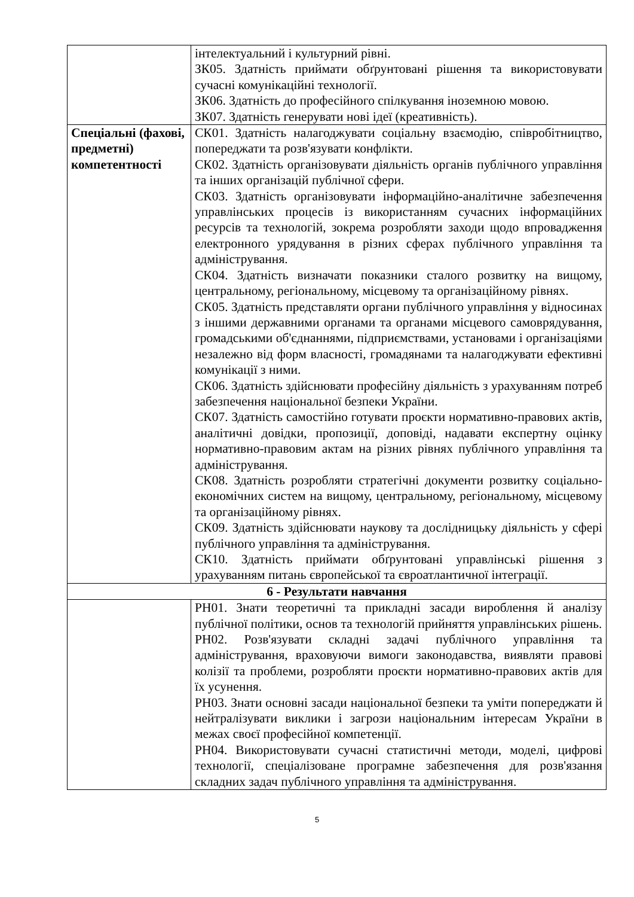| | інтелектуальний і культурний рівні. ЗК05. Здатність приймати обґрунтовані рішення та використовувати сучасні комунікаційні технології. ЗК06. Здатність до професійного спілкування іноземною мовою. ЗК07. Здатність генерувати нові ідеї (креативність). |
| Спеціальні (фахові, предметні) компетентності | СК01. Здатність налагоджувати соціальну взаємодію, співробітництво, попереджати та розв'язувати конфлікти. СК02. Здатність організовувати діяльність органів публічного управління та інших організацій публічної сфери. СК03. Здатність організовувати інформаційно-аналітичне забезпечення управлінських процесів із використанням сучасних інформаційних ресурсів та технологій, зокрема розробляти заходи щодо впровадження електронного урядування в різних сферах публічного управління та адміністрування. СК04. Здатність визначати показники сталого розвитку на вищому, центральному, регіональному, місцевому та організаційному рівнях. СК05. Здатність представляти органи публічного управління у відносинах з іншими державними органами та органами місцевого самоврядування, громадськими об'єднаннями, підприємствами, установами і організаціями незалежно від форм власності, громадянами та налагоджувати ефективні комунікації з ними. СК06. Здатність здійснювати професійну діяльність з урахуванням потреб забезпечення національної безпеки України. СК07. Здатність самостійно готувати проєкти нормативно-правових актів, аналітичні довідки, пропозиції, доповіді, надавати експертну оцінку нормативно-правовим актам на різних рівнях публічного управління та адміністрування. СК08. Здатність розробляти стратегічні документи розвитку соціально-економічних систем на вищому, центральному, регіональному, місцевому та організаційному рівнях. СК09. Здатність здійснювати наукову та дослідницьку діяльність у сфері публічного управління та адміністрування. СК10. Здатність приймати обґрунтовані управлінські рішення з урахуванням питань європейської та євроатлантичної інтеграції. |
| 6 - Результати навчання | |
| | РН01. Знати теоретичні та прикладні засади вироблення й аналізу публічної політики, основ та технологій прийняття управлінських рішень. РН02. Розв'язувати складні задачі публічного управління та адміністрування, враховуючи вимоги законодавства, виявляти правові колізії та проблеми, розробляти проєкти нормативно-правових актів для їх усунення. РН03. Знати основні засади національної безпеки та уміти попереджати й нейтралізувати виклики і загрози національним інтересам України в межах своєї професійної компетенції. РН04. Використовувати сучасні статистичні методи, моделі, цифрові технології, спеціалізоване програмне забезпечення для розв'язання складних задач публічного управління та адміністрування. |
5